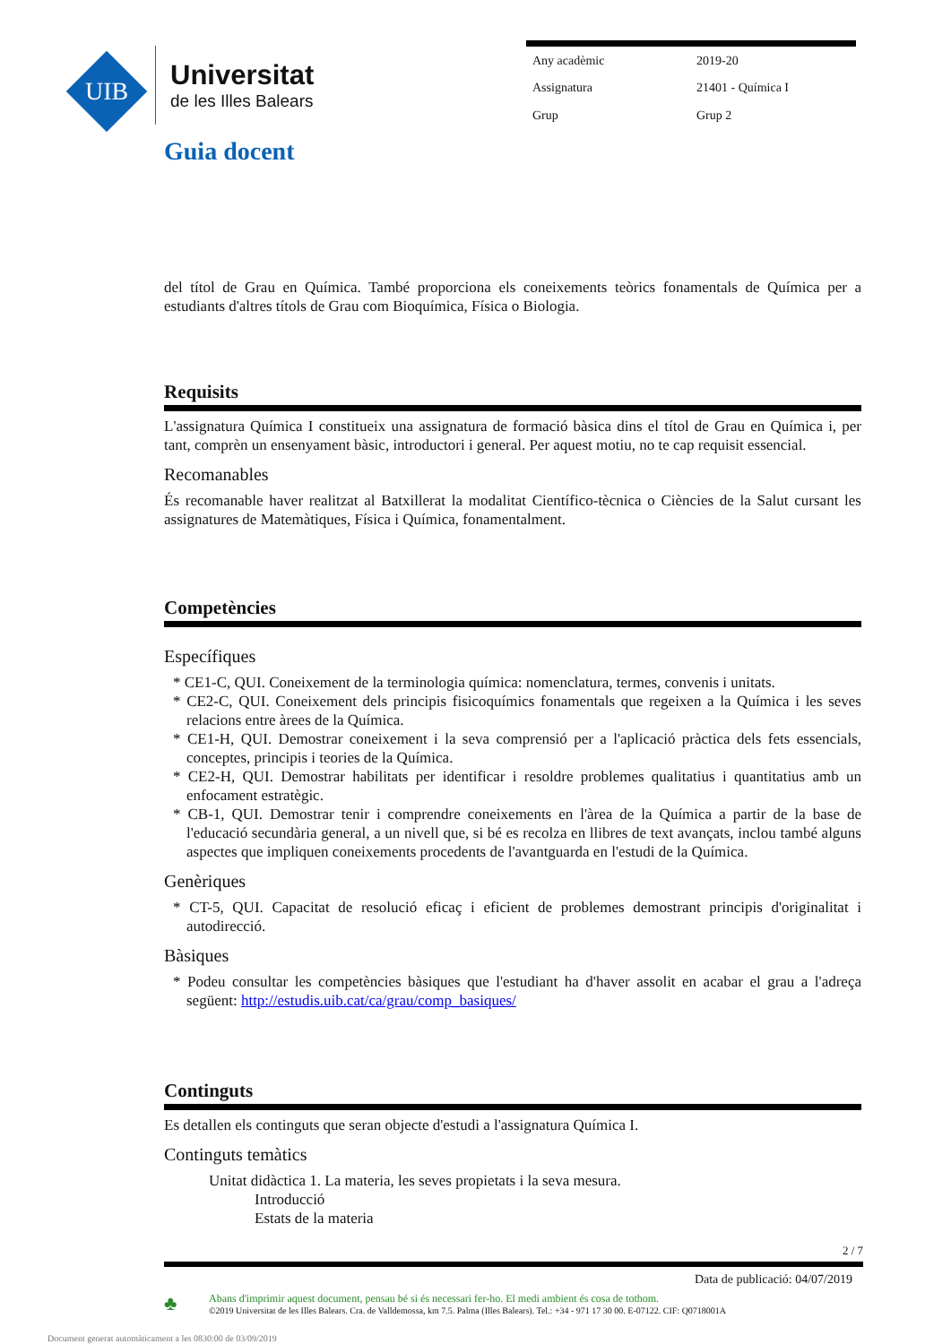UIB
Universitat
de les Illes Balears
| Any acadèmic | 2019-20 |
| Assignatura | 21401 - Química I |
| Grup | Grup 2 |
Guia docent
del títol de Grau en Química. També proporciona els coneixements teòrics fonamentals de Química per a estudiants d'altres títols de Grau com Bioquímica, Física o Biologia.
Requisits
L'assignatura Química I constitueix una assignatura de formació bàsica dins el títol de Grau en Química i, per tant, comprèn un ensenyament bàsic, introductori i general. Per aquest motiu, no te cap requisit essencial.
Recomanables
És recomanable haver realitzat al Batxillerat la modalitat Científico-tècnica o Ciències de la Salut cursant les assignatures de Matemàtiques, Física i Química, fonamentalment.
Competències
Específiques
* CE1-C, QUI. Coneixement de la terminologia química: nomenclatura, termes, convenis i unitats.
* CE2-C, QUI. Coneixement dels principis fisicoquímics fonamentals que regeixen a la Química i les seves relacions entre àrees de la Química.
* CE1-H, QUI. Demostrar coneixement i la seva comprensió per a l'aplicació pràctica dels fets essencials, conceptes, principis i teories de la Química.
* CE2-H, QUI. Demostrar habilitats per identificar i resoldre problemes qualitatius i quantitatius amb un enfocament estratègic.
* CB-1, QUI. Demostrar tenir i comprendre coneixements en l'àrea de la Química a partir de la base de l'educació secundària general, a un nivell que, si bé es recolza en llibres de text avançats, inclou també alguns aspectes que impliquen coneixements procedents de l'avantguarda en l'estudi de la Química.
Genèriques
* CT-5, QUI. Capacitat de resolució eficaç i eficient de problemes demostrant principis d'originalitat i autodirecció.
Bàsiques
* Podeu consultar les competències bàsiques que l'estudiant ha d'haver assolit en acabar el grau a l'adreça següent: http://estudis.uib.cat/ca/grau/comp_basiques/
Continguts
Es detallen els continguts que seran objecte d'estudi a l'assignatura Química I.
Continguts temàtics
Unitat didàctica 1. La materia, les seves propietats i la seva mesura.
Introducció
Estats de la materia
2 / 7
Data de publicació: 04/07/2019
♣
Abans d'imprimir aquest document, pensau bé si és necessari fer-ho. El medi ambient és cosa de tothom.
©2019 Universitat de les Illes Balears. Cra. de Valldemossa, km 7.5. Palma (Illes Balears). Tel.: +34 - 971 17 30 00. E-07122. CIF: Q0718001A
Document generat automàticament a les 0830:00 de 03/09/2019